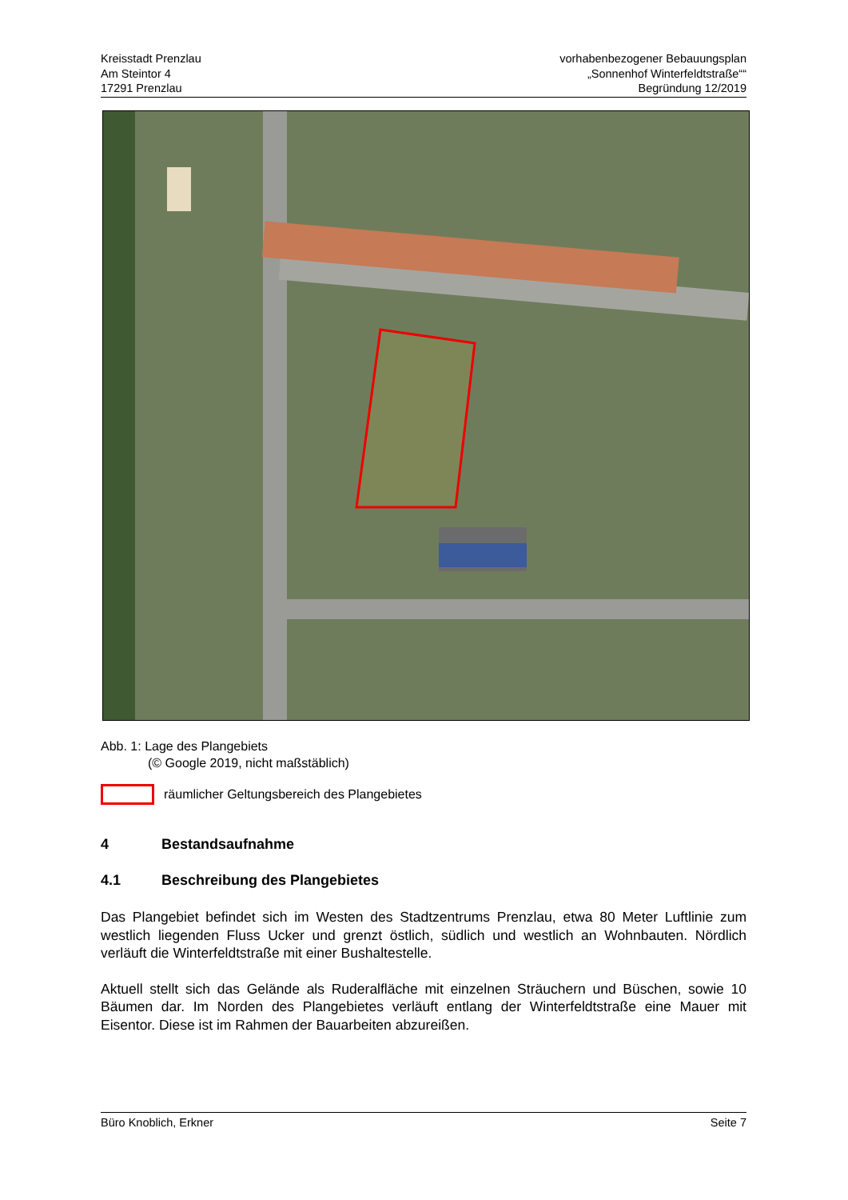Kreisstadt Prenzlau
Am Steintor 4
17291 Prenzlau
vorhabenbezogener Bebauungsplan
„Sonnenhof Winterfeldtstraße““
Begründung 12/2019
Abb. 1: Lage des Plangebiets
(© Google 2019, nicht maßstäblich)
räumlicher Geltungsbereich des Plangebietes
4 Bestandsaufnahme
4.1 Beschreibung des Plangebietes
Das Plangebiet befindet sich im Westen des Stadtzentrums Prenzlau, etwa 80 Meter Luftlinie zum westlich liegenden Fluss Ucker und grenzt östlich, südlich und westlich an Wohnbauten. Nördlich verläuft die Winterfeldtstraße mit einer Bushaltestelle.
Aktuell stellt sich das Gelände als Ruderalfläche mit einzelnen Sträuchern und Büschen, sowie 10 Bäumen dar. Im Norden des Plangebietes verläuft entlang der Winterfeldtstraße eine Mauer mit Eisentor. Diese ist im Rahmen der Bauarbeiten abzureißen.
Büro Knoblich, Erkner Seite 7